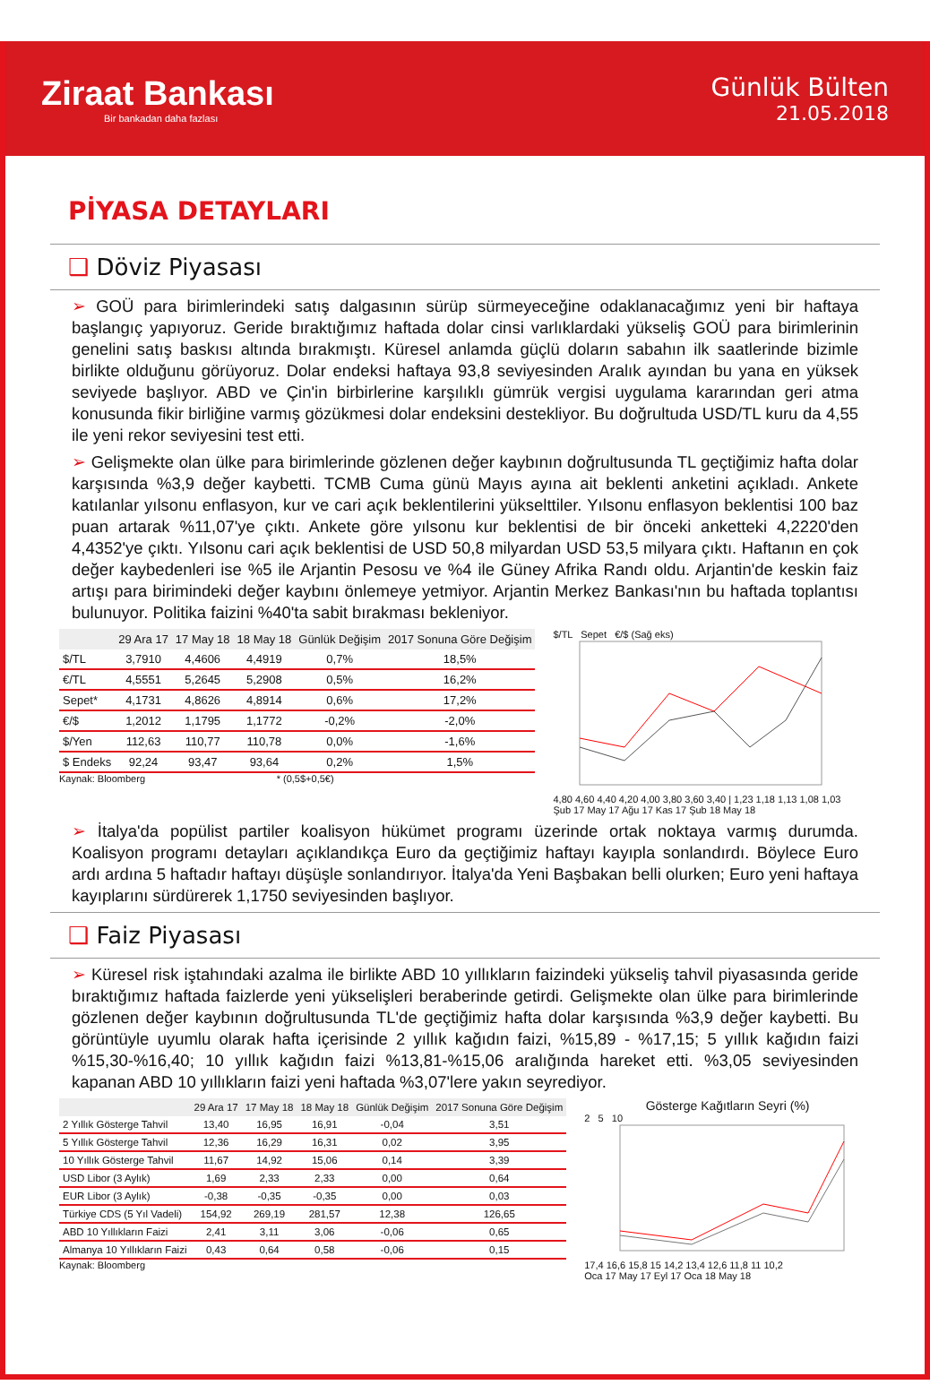Ziraat Bankası
Bir bankadan daha fazlası
Günlük Bülten
21.05.2018
PİYASA DETAYLARI
❑ Döviz Piyasası
➢ GOÜ para birimlerindeki satış dalgasının sürüp sürmeyeceğine odaklanacağımız yeni bir haftaya başlangıç yapıyoruz. Geride bıraktığımız haftada dolar cinsi varlıklardaki yükseliş GOÜ para birimlerinin genelini satış baskısı altında bırakmıştı. Küresel anlamda güçlü doların sabahın ilk saatlerinde bizimle birlikte olduğunu görüyoruz. Dolar endeksi haftaya 93,8 seviyesinden Aralık ayından bu yana en yüksek seviyede başlıyor. ABD ve Çin'in birbirlerine karşılıklı gümrük vergisi uygulama kararından geri atma konusunda fikir birliğine varmış gözükmesi dolar endeksini destekliyor. Bu doğrultuda USD/TL kuru da 4,55 ile yeni rekor seviyesini test etti.
➢ Gelişmekte olan ülke para birimlerinde gözlenen değer kaybının doğrultusunda TL geçtiğimiz hafta dolar karşısında %3,9 değer kaybetti. TCMB Cuma günü Mayıs ayına ait beklenti anketini açıkladı. Ankete katılanlar yılsonu enflasyon, kur ve cari açık beklentilerini yükselttiler. Yılsonu enflasyon beklentisi 100 baz puan artarak %11,07'ye çıktı. Ankete göre yılsonu kur beklentisi de bir önceki anketteki 4,2220'den 4,4352'ye çıktı. Yılsonu cari açık beklentisi de USD 50,8 milyardan USD 53,5 milyara çıktı. Haftanın en çok değer kaybedenleri ise %5 ile Arjantin Pesosu ve %4 ile Güney Afrika Randı oldu. Arjantin'de keskin faiz artışı para birimindeki değer kaybını önlemeye yetmiyor. Arjantin Merkez Bankası'nın bu haftada toplantısı bulunuyor. Politika faizini %40'ta sabit bırakması bekleniyor.
| | 29 Ara 17 | 17 May 18 | 18 May 18 | Günlük Değişim | 2017 Sonuna Göre Değişim |
| --- | --- | --- | --- | --- | --- |
| $/TL | 3,7910 | 4,4606 | 4,4919 | 0,7% | 18,5% |
| €/TL | 4,5551 | 5,2645 | 5,2908 | 0,5% | 16,2% |
| Sepet* | 4,1731 | 4,8626 | 4,8914 | 0,6% | 17,2% |
| €/$ | 1,2012 | 1,1795 | 1,1772 | -0,2% | -2,0% |
| $/Yen | 112,63 | 110,77 | 110,78 | 0,0% | -1,6% |
| $ Endeks | 92,24 | 93,47 | 93,64 | 0,2% | 1,5% |
Kaynak: Bloomberg * (0,5$+0,5€)
$/TL Sepet €/$ (Sağ eks)
4,80 4,60 4,40 4,20 4,00 3,80 3,60 3,40 | 1,23 1,18 1,13 1,08 1,03
Şub 17 May 17 Ağu 17 Kas 17 Şub 18 May 18
➢ İtalya'da popülist partiler koalisyon hükümet programı üzerinde ortak noktaya varmış durumda. Koalisyon programı detayları açıklandıkça Euro da geçtiğimiz haftayı kayıpla sonlandırdı. Böylece Euro ardı ardına 5 haftadır haftayı düşüşle sonlandırıyor. İtalya'da Yeni Başbakan belli olurken; Euro yeni haftaya kayıplarını sürdürerek 1,1750 seviyesinden başlıyor.
❑ Faiz Piyasası
➢ Küresel risk iştahındaki azalma ile birlikte ABD 10 yıllıkların faizindeki yükseliş tahvil piyasasında geride bıraktığımız haftada faizlerde yeni yükselişleri beraberinde getirdi. Gelişmekte olan ülke para birimlerinde gözlenen değer kaybının doğrultusunda TL'de geçtiğimiz hafta dolar karşısında %3,9 değer kaybetti. Bu görüntüyle uyumlu olarak hafta içerisinde 2 yıllık kağıdın faizi, %15,89 - %17,15; 5 yıllık kağıdın faizi %15,30-%16,40; 10 yıllık kağıdın faizi %13,81-%15,06 aralığında hareket etti. %3,05 seviyesinden kapanan ABD 10 yıllıkların faizi yeni haftada %3,07'lere yakın seyrediyor.
| | 29 Ara 17 | 17 May 18 | 18 May 18 | Günlük Değişim | 2017 Sonuna Göre Değişim |
| --- | --- | --- | --- | --- | --- |
| 2 Yıllık Gösterge Tahvil | 13,40 | 16,95 | 16,91 | -0,04 | 3,51 |
| 5 Yıllık Gösterge Tahvil | 12,36 | 16,29 | 16,31 | 0,02 | 3,95 |
| 10 Yıllık Gösterge Tahvil | 11,67 | 14,92 | 15,06 | 0,14 | 3,39 |
| USD Libor (3 Aylık) | 1,69 | 2,33 | 2,33 | 0,00 | 0,64 |
| EUR Libor (3 Aylık) | -0,38 | -0,35 | -0,35 | 0,00 | 0,03 |
| Türkiye CDS (5 Yıl Vadeli) | 154,92 | 269,19 | 281,57 | 12,38 | 126,65 |
| ABD 10 Yıllıkların Faizi | 2,41 | 3,11 | 3,06 | -0,06 | 0,65 |
| Almanya 10 Yıllıkların Faizi | 0,43 | 0,64 | 0,58 | -0,06 | 0,15 |
Kaynak: Bloomberg
Gösterge Kağıtların Seyri (%)
2 5 10
17,4 16,6 15,8 15 14,2 13,4 12,6 11,8 11 10,2
Oca 17 May 17 Eyl 17 Oca 18 May 18